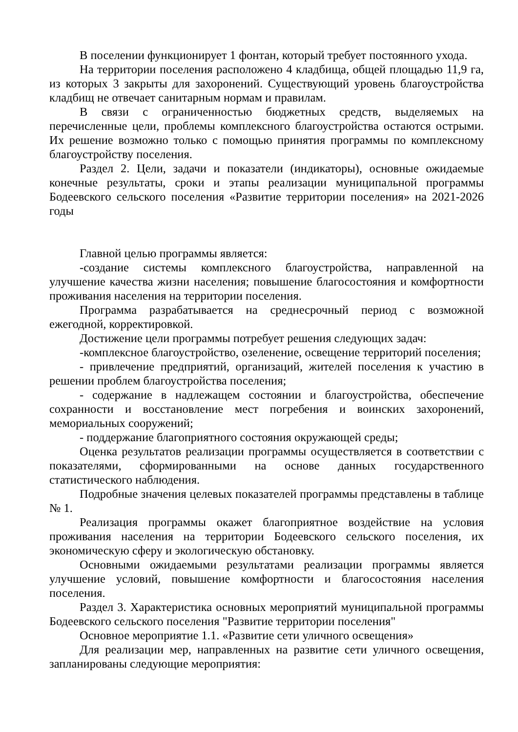В поселении функционирует 1 фонтан, который требует постоянного ухода.
На территории поселения расположено 4 кладбища, общей площадью 11,9 га, из которых 3 закрыты для захоронений. Существующий уровень благоустройства кладбищ не отвечает санитарным нормам и правилам.
В связи с ограниченностью бюджетных средств, выделяемых на перечисленные цели, проблемы комплексного благоустройства остаются острыми. Их решение возможно только с помощью принятия программы по комплексному благоустройству поселения.
Раздел 2. Цели, задачи и показатели (индикаторы), основные ожидаемые конечные результаты, сроки и этапы реализации муниципальной программы Бодеевского сельского поселения «Развитие территории поселения» на 2021-2026 годы
Главной целью программы является:
-создание системы комплексного благоустройства, направленной на улучшение качества жизни населения; повышение благосостояния и комфортности проживания населения на территории поселения.
Программа разрабатывается на среднесрочный период с возможной ежегодной, корректировкой.
Достижение цели программы потребует решения следующих задач:
-комплексное благоустройство, озеленение, освещение территорий поселения;
- привлечение предприятий, организаций, жителей поселения к участию в решении проблем благоустройства поселения;
- содержание в надлежащем состоянии и благоустройства, обеспечение сохранности и восстановление мест погребения и воинских захоронений, мемориальных сооружений;
- поддержание благоприятного состояния окружающей среды;
Оценка результатов реализации программы осуществляется в соответствии с показателями, сформированными на основе данных государственного статистического наблюдения.
Подробные значения целевых показателей программы представлены в таблице № 1.
Реализация программы окажет благоприятное воздействие на условия проживания населения на территории Бодеевского сельского поселения, их экономическую сферу и экологическую обстановку.
Основными ожидаемыми результатами реализации программы является улучшение условий, повышение комфортности и благосостояния населения поселения.
Раздел 3. Характеристика основных мероприятий муниципальной программы Бодеевского сельского поселения "Развитие территории поселения"
Основное мероприятие 1.1. «Развитие сети уличного освещения»
Для реализации мер, направленных на развитие сети уличного освещения, запланированы следующие мероприятия: